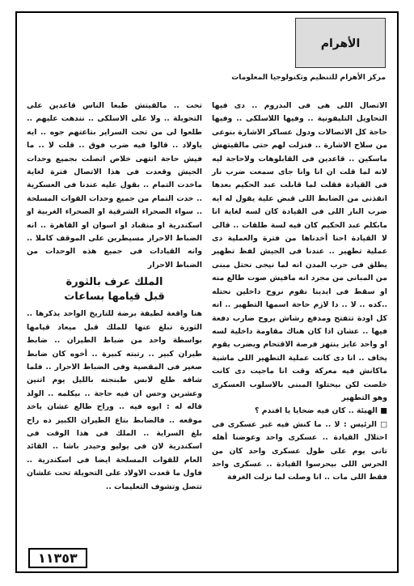الأهرام
مركز الأهرام للتنظيم وتكنولوجيا المعلومات
الاتصال اللى هى فى البدروم .. دى فيها التحاويل التليفونية .. وفيها اللاسلكى .. وفيها حاجة كل الاتصالات ودول عساكر الاشارة بنوعى من سلاح الاشارة .. فنزلت لهم حتى مالقيتهش ماسكين .. قاعدين فى القابلوهات ولاحاجة ليه لانه لما قلت ان انا وانا جاى سمعت ضرب نار فى القيادة فقلت لما قابلت عبد الحكيم بعدها انقذنى من الضابط اللى قبض علية يقول له ايه ضرب النار اللى فى القيادة كان لسه لغاية انا مابكلم عبد الحكيم كان فيه لسة طلقات .. قالى لا القيادة احنا أخدناها من فترة والعملية دى عملية تطهير .. عندنا فى الجيش لفظ تطهير يطلق فى حرب المدن انه لما نيجى نحتل مبنى من المبانى من مجرد انه مافيش صوت طالع منه او سقط فى ايدينا نقوم نروح داخلين نحتله ..كده .. لا .. دا لازم حاجة اسمها التطهير .. انه كل اودة تتفتح ومدفع رشاش يروح ضارب دفعة فيها .. عشان اذا كان هناك مقاومة داخلية لسه او واحد عايز ينتهز فرصة الاقتحام ويضرب يقوم يخاف .. انا دى كانت عملية التطهير اللى ماشية ماكانش فيه معركة وقت انا ماجيت دى كانت خلصت لكن بيحتلوا المبنى بالاسلوب العسكرى وهو التطهير
■ الهيئة .. كان فيه ضحايا يا افندم ؟
□ الرئيس : لا .. ما كنش فيه غير عسكرى فى احتلال القيادة .. عسكرى واحد وعوضنا أهله تانى يوم على طول عسكرى واحد كان من الحرس اللى بيحرسوا القيادة .. عسكرى واحد فقط اللى مات .. انا وصلت لما نزلت الغرفة
تحت .. مالقيتش طبعا الناس قاعدين على التحويلة .. ولا على الاسلكى .. نندهت عليهم .. طلعوا لى من تحت السراير بتاعتهم جوه .. ايه ياولاد .. قالوا فيه ضرب فوق .. قلت لا .. ما فيش حاجة انتهى خلاص اتصلت بجميع وحدات الجيش وقعدت فى هذا الاتصال فترة لغاية ماخدت التمام .. بقول عليه عندنا فى العسكرية .. خدت التمام من جميع وحدات القوات المسلحة .. سواء الصحراء الشرقية او الصحراء الغربية او اسكندرية او منقباد او اسوان او القاهرة .. انه الضباط الاحرار مسيطرين على الموقف كاملا .. وانه القيادات فى جميع هذه الوحدات من الضباط الاحرار
الملك عرف بالثورة
قبل قيامها بساعات
هنا واقعة لطيفة برضة للتاريخ الواحد يذكرها .. الثورة تبلغ عنها للملك قبل ميعاد قيامها بواسطة واحد من ضباط الطيران .. ضابط طيران كبير .. رتبته كبيرة .. أخوه كان ضابط صغير فى المقصية وفى الضباط الاحرار .. فلما شافه طلع لابس طبنجته بالليل يوم اتنين وعشرين وحس ان فيه حاجة .. بيكلمه .. الولد قاله له : ايوه فيه .. وراح طالع عشان ياخد موقعه .. فالضابط بتاع الطيران الكبير ده راح بلغ السراية .. الملك فى هذا الوقت فى اسكندرية لان فى يوليو وحيدر باشا .. القائد العام للقوات المسلحة ايضا فى اسكندرية .. فاول ما قعدت الاولاد على التحويلة تحت علشان تتصل وتشوف التعليمات ..
١١٣٥٣